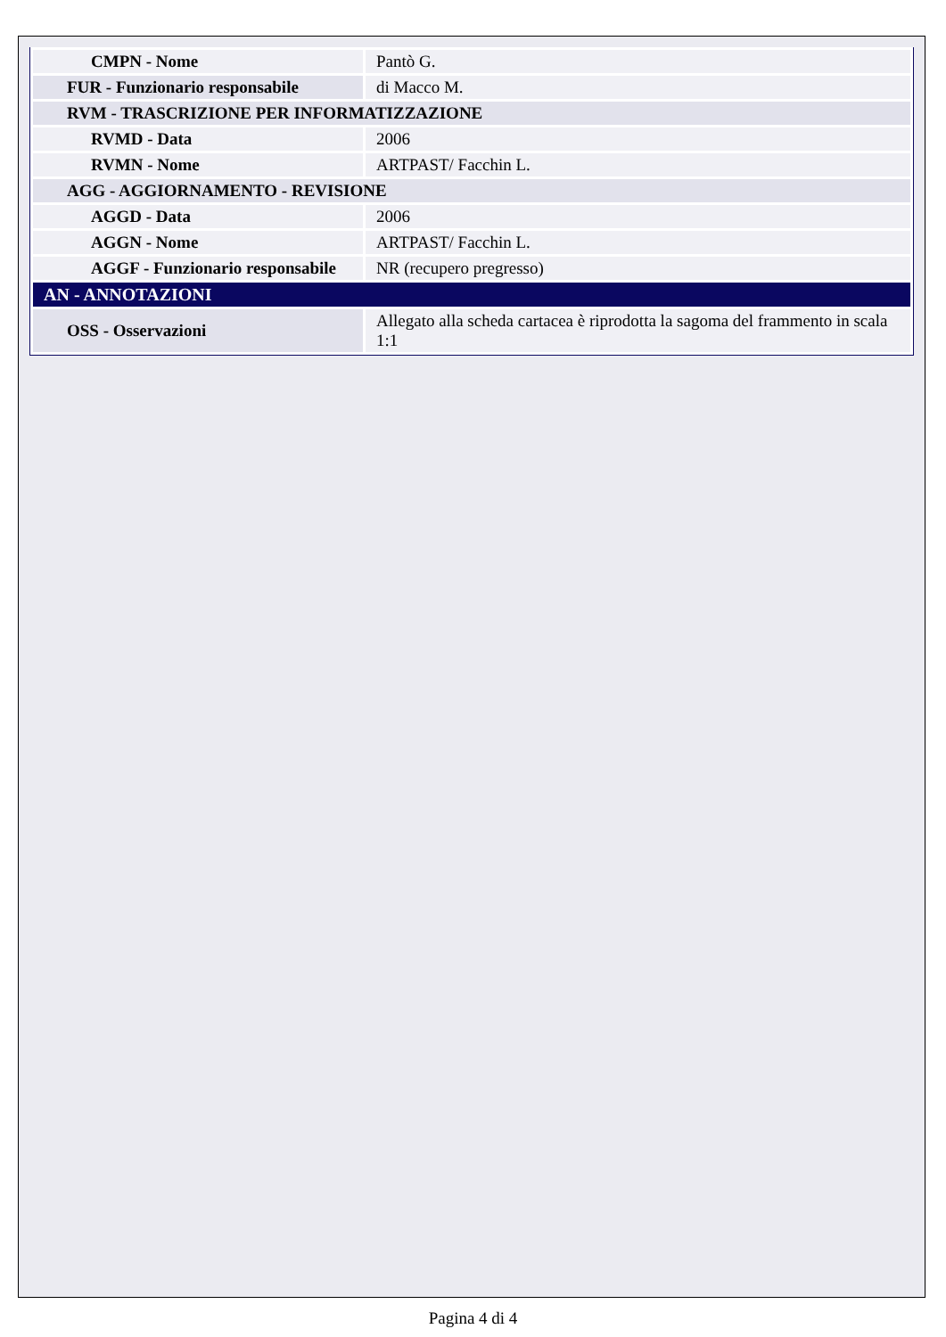| CMPN - Nome | Pantò G. |
| FUR - Funzionario responsabile | di Macco M. |
| RVM - TRASCRIZIONE PER INFORMATIZZAZIONE | |
| RVMD - Data | 2006 |
| RVMN - Nome | ARTPAST/ Facchin L. |
| AGG - AGGIORNAMENTO - REVISIONE | |
| AGGD - Data | 2006 |
| AGGN - Nome | ARTPAST/ Facchin L. |
| AGGF - Funzionario responsabile | NR (recupero pregresso) |
| AN - ANNOTAZIONI | |
| OSS - Osservazioni | Allegato alla scheda cartacea è riprodotta la sagoma del frammento in scala 1:1 |
Pagina 4 di 4